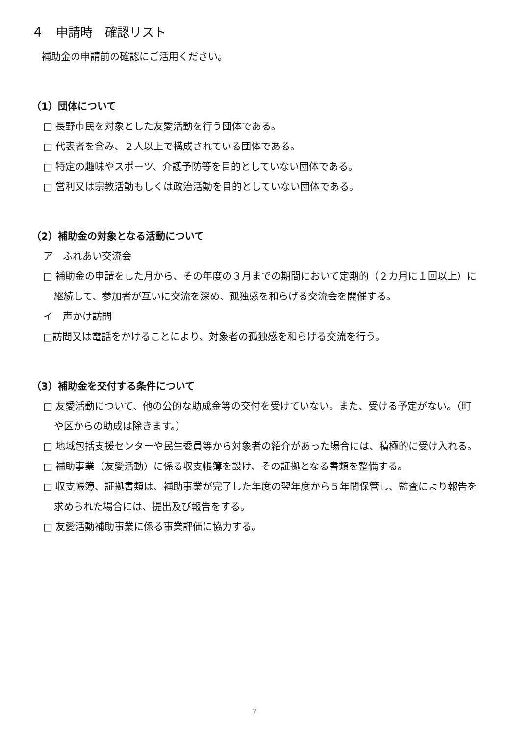４　申請時　確認リスト
補助金の申請前の確認にご活用ください。
（1）団体について
□ 長野市民を対象とした友愛活動を行う団体である。
□ 代表者を含み、２人以上で構成されている団体である。
□ 特定の趣味やスポーツ、介護予防等を目的としていない団体である。
□ 営利又は宗教活動もしくは政治活動を目的としていない団体である。
（2）補助金の対象となる活動について
ア　ふれあい交流会
□ 補助金の申請をした月から、その年度の３月までの期間において定期的（２カ月に１回以上）に継続して、参加者が互いに交流を深め、孤独感を和らげる交流会を開催する。
イ　声かけ訪問
□訪問又は電話をかけることにより、対象者の孤独感を和らげる交流を行う。
（3）補助金を交付する条件について
□ 友愛活動について、他の公的な助成金等の交付を受けていない。また、受ける予定がない。（町や区からの助成は除きます。）
□ 地域包括支援センターや民生委員等から対象者の紹介があった場合には、積極的に受け入れる。
□ 補助事業（友愛活動）に係る収支帳簿を設け、その証拠となる書類を整備する。
□ 収支帳簿、証拠書類は、補助事業が完了した年度の翌年度から５年間保管し、監査により報告を求められた場合には、提出及び報告をする。
□ 友愛活動補助事業に係る事業評価に協力する。
7